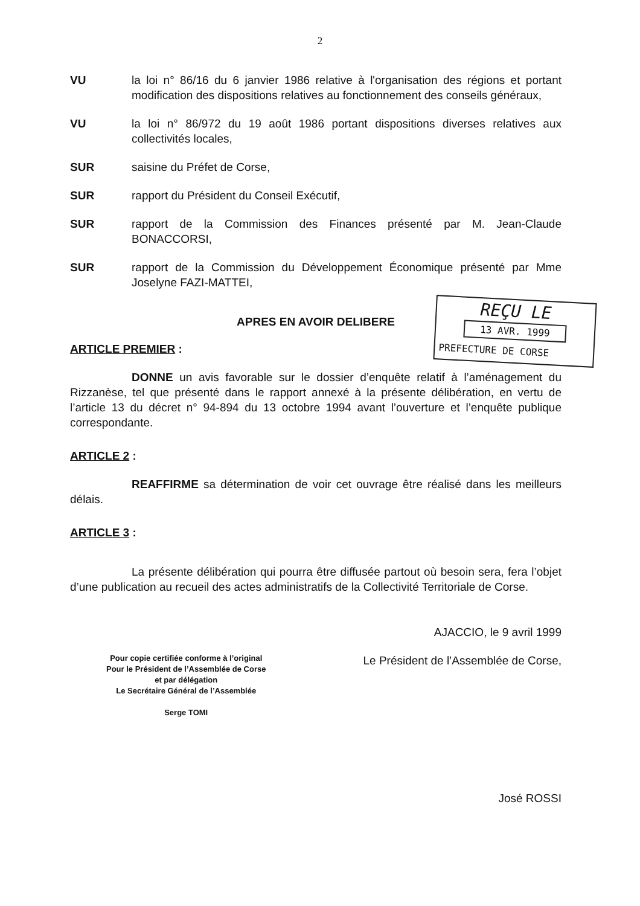2
VU la loi n° 86/16 du 6 janvier 1986 relative à l'organisation des régions et portant modification des dispositions relatives au fonctionnement des conseils généraux,
VU la loi n° 86/972 du 19 août 1986 portant dispositions diverses relatives aux collectivités locales,
SUR saisine du Préfet de Corse,
SUR rapport du Président du Conseil Exécutif,
SUR rapport de la Commission des Finances présenté par M. Jean-Claude BONACCORSI,
SUR rapport de la Commission du Développement Économique présenté par Mme Joselyne FAZI-MATTEI,
APRES EN AVOIR DELIBERE
ARTICLE PREMIER :
DONNE un avis favorable sur le dossier d’enquête relatif à l’aménagement du Rizzanèse, tel que présenté dans le rapport annexé à la présente délibération, en vertu de l’article 13 du décret n° 94-894 du 13 octobre 1994 avant l’ouverture et l’enquête publique correspondante.
ARTICLE 2 :
REAFFIRME sa détermination de voir cet ouvrage être réalisé dans les meilleurs délais.
ARTICLE 3 :
La présente délibération qui pourra être diffusée partout où besoin sera, fera l’objet d’une publication au recueil des actes administratifs de la Collectivité Territoriale de Corse.
AJACCIO, le 9 avril 1999
Pour copie certifiée conforme à l’original
Pour le Président de l’Assemblée de Corse
et par délégation
Le Secrétaire Général de l’Assemblée
Serge TOMI
Le Président de l’Assemblée de Corse,
José ROSSI
REÇU LE
13 AVR. 1999
PREFECTURE DE CORSE